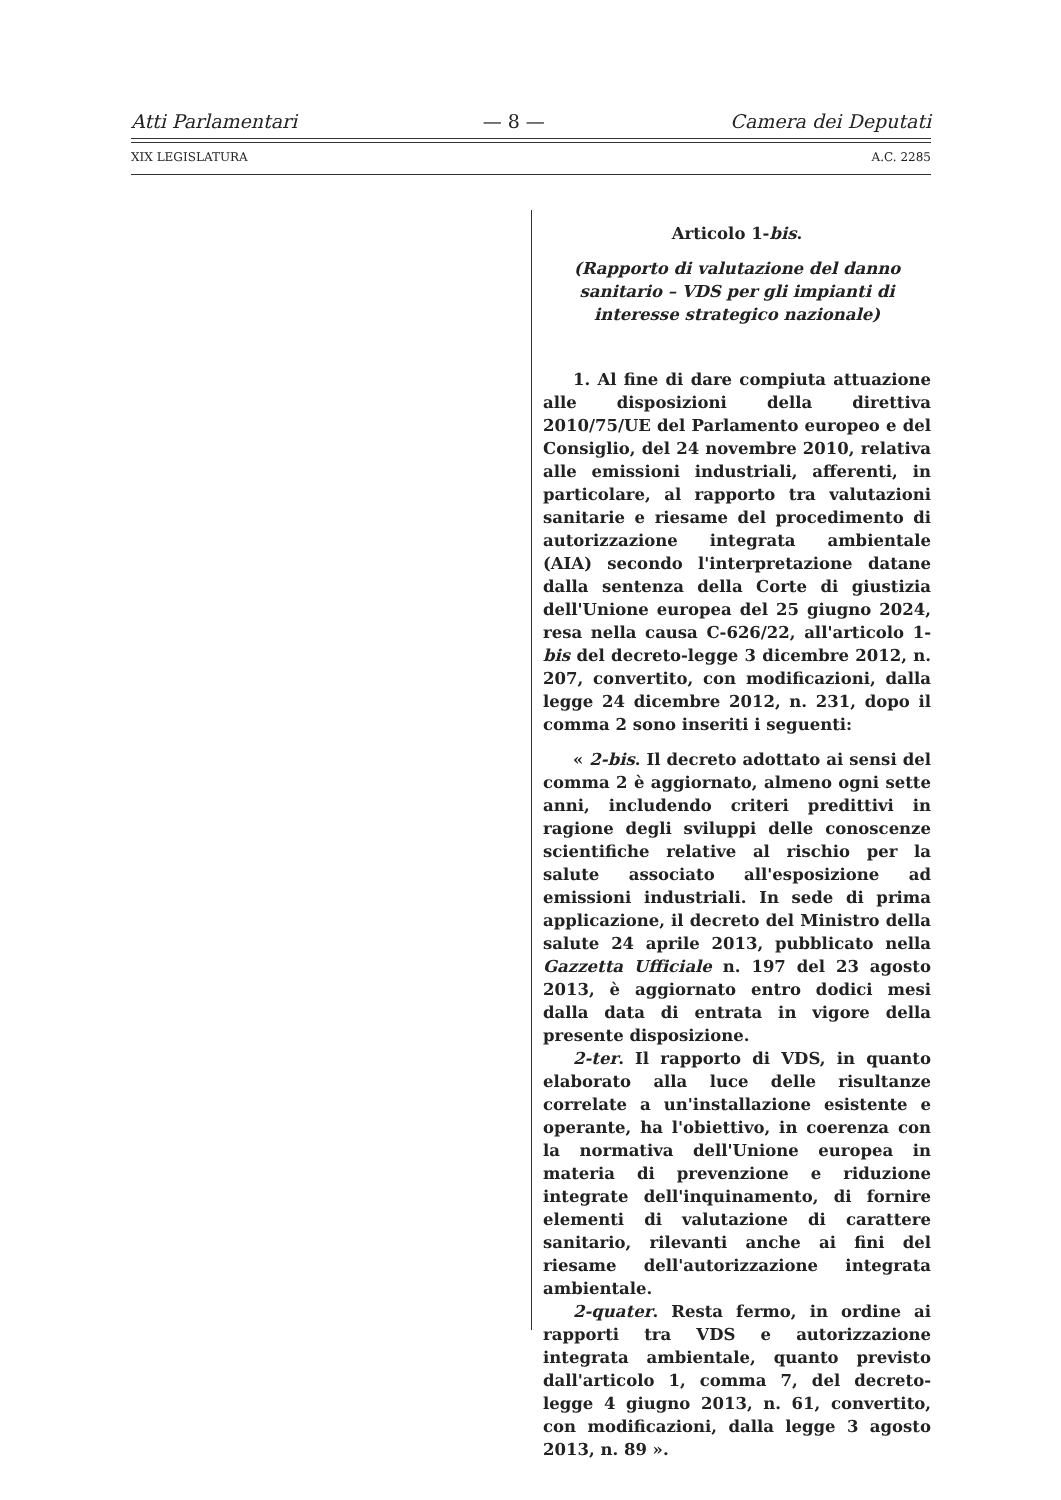Atti Parlamentari — 8 — Camera dei Deputati
XIX LEGISLATURA A.C. 2285
Articolo 1-bis.
(Rapporto di valutazione del danno sanitario – VDS per gli impianti di interesse strategico nazionale)
1. Al fine di dare compiuta attuazione alle disposizioni della direttiva 2010/75/UE del Parlamento europeo e del Consiglio, del 24 novembre 2010, relativa alle emissioni industriali, afferenti, in particolare, al rapporto tra valutazioni sanitarie e riesame del procedimento di autorizzazione integrata ambientale (AIA) secondo l'interpretazione datane dalla sentenza della Corte di giustizia dell'Unione europea del 25 giugno 2024, resa nella causa C-626/22, all'articolo 1-bis del decreto-legge 3 dicembre 2012, n. 207, convertito, con modificazioni, dalla legge 24 dicembre 2012, n. 231, dopo il comma 2 sono inseriti i seguenti:
« 2-bis. Il decreto adottato ai sensi del comma 2 è aggiornato, almeno ogni sette anni, includendo criteri predittivi in ragione degli sviluppi delle conoscenze scientifiche relative al rischio per la salute associato all'esposizione ad emissioni industriali. In sede di prima applicazione, il decreto del Ministro della salute 24 aprile 2013, pubblicato nella Gazzetta Ufficiale n. 197 del 23 agosto 2013, è aggiornato entro dodici mesi dalla data di entrata in vigore della presente disposizione.
2-ter. Il rapporto di VDS, in quanto elaborato alla luce delle risultanze correlate a un'installazione esistente e operante, ha l'obiettivo, in coerenza con la normativa dell'Unione europea in materia di prevenzione e riduzione integrate dell'inquinamento, di fornire elementi di valutazione di carattere sanitario, rilevanti anche ai fini del riesame dell'autorizzazione integrata ambientale.
2-quater. Resta fermo, in ordine ai rapporti tra VDS e autorizzazione integrata ambientale, quanto previsto dall'articolo 1, comma 7, del decreto-legge 4 giugno 2013, n. 61, convertito, con modificazioni, dalla legge 3 agosto 2013, n. 89 ».